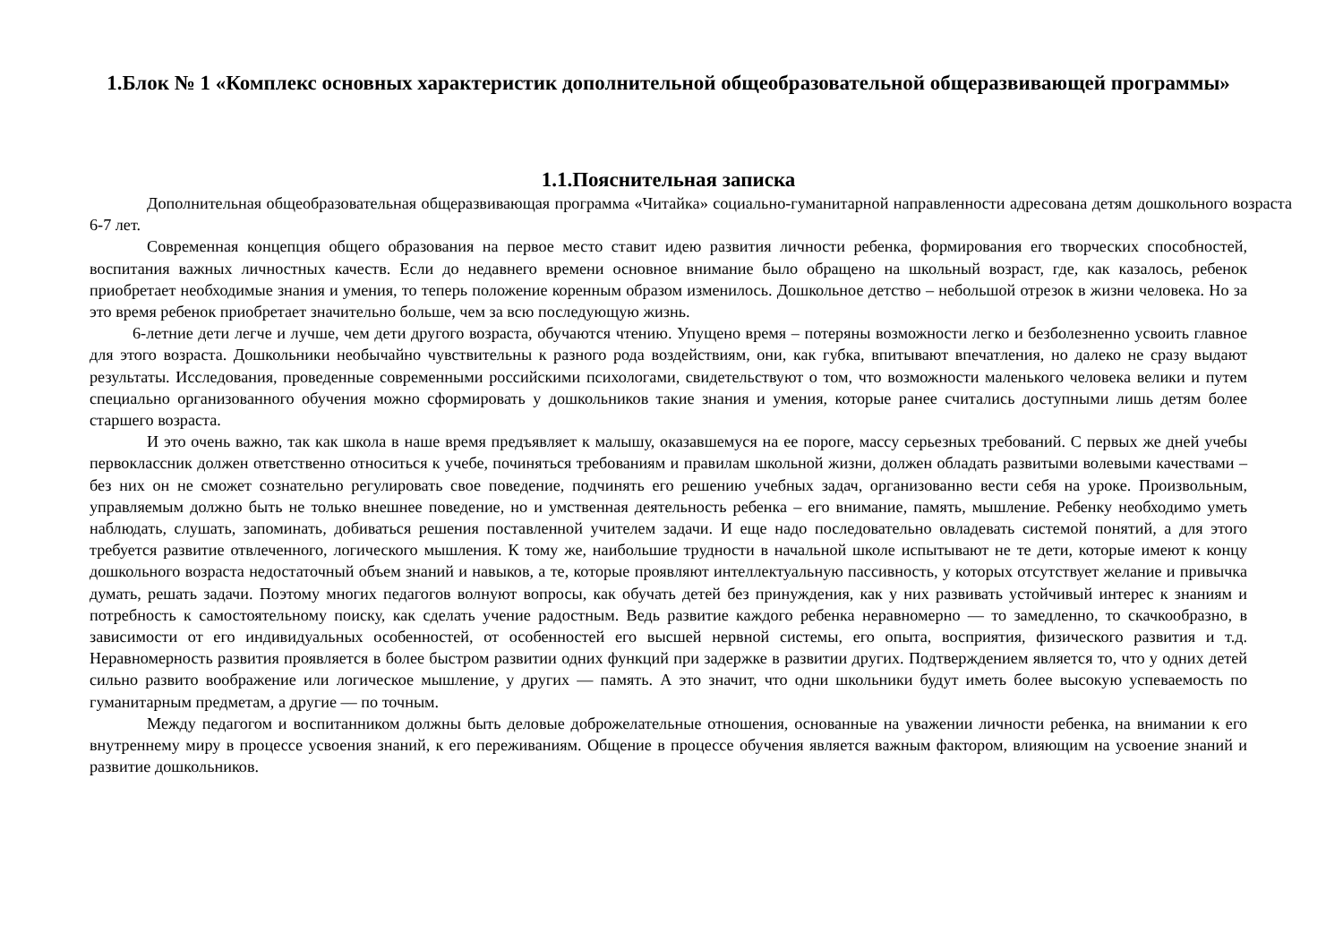1.Блок № 1 «Комплекс основных характеристик дополнительной общеобразовательной общеразвивающей программы»
1.1.Пояснительная записка
Дополнительная общеобразовательная общеразвивающая программа «Читайка» социально-гуманитарной направленности адресована детям дошкольного возраста 6-7 лет.
Современная концепция общего образования на первое место ставит идею развития личности ребенка, формирования его творческих способностей, воспитания важных личностных качеств. Если до недавнего времени основное внимание было обращено на школьный возраст, где, как казалось, ребенок приобретает необходимые знания и умения, то теперь положение коренным образом изменилось. Дошкольное детство – небольшой отрезок в жизни человека. Но за это время ребенок приобретает значительно больше, чем за всю последующую жизнь.
6-летние дети легче и лучше, чем дети другого возраста, обучаются чтению. Упущено время – потеряны возможности легко и безболезненно усвоить главное для этого возраста. Дошкольники необычайно чувствительны к разного рода воздействиям, они, как губка, впитывают впечатления, но далеко не сразу выдают результаты. Исследования, проведенные современными российскими психологами, свидетельствуют о том, что возможности маленького человека велики и путем специально организованного обучения можно сформировать у дошкольников такие знания и умения, которые ранее считались доступными лишь детям более старшего возраста.
И это очень важно, так как школа в наше время предъявляет к малышу, оказавшемуся на ее пороге, массу серьезных требований. С первых же дней учебы первоклассник должен ответственно относиться к учебе, починяться требованиям и правилам школьной жизни, должен обладать развитыми волевыми качествами – без них он не сможет сознательно регулировать свое поведение, подчинять его решению учебных задач, организованно вести себя на уроке. Произвольным, управляемым должно быть не только внешнее поведение, но и умственная деятельность ребенка – его внимание, память, мышление. Ребенку необходимо уметь наблюдать, слушать, запоминать, добиваться решения поставленной учителем задачи. И еще надо последовательно овладевать системой понятий, а для этого требуется развитие отвлеченного, логического мышления. К тому же, наибольшие трудности в начальной школе испытывают не те дети, которые имеют к концу дошкольного возраста недостаточный объем знаний и навыков, а те, которые проявляют интеллектуальную пассивность, у которых отсутствует желание и привычка думать, решать задачи. Поэтому многих педагогов волнуют вопросы, как обучать детей без принуждения, как у них развивать устойчивый интерес к знаниям и потребность к самостоятельному поиску, как сделать учение радостным. Ведь развитие каждого ребенка неравномерно — то замедленно, то скачкообразно, в зависимости от его индивидуальных особенностей, от особенностей его высшей нервной системы, его опыта, восприятия, физического развития и т.д. Неравномерность развития проявляется в более быстром развитии одних функций при задержке в развитии других. Подтверждением является то, что у одних детей сильно развито воображение или логическое мышление, у других — память. А это значит, что одни школьники будут иметь более высокую успеваемость по гуманитарным предметам, а другие — по точным.
Между педагогом и воспитанником должны быть деловые доброжелательные отношения, основанные на уважении личности ребенка, на внимании к его внутреннему миру в процессе усвоения знаний, к его переживаниям. Общение в процессе обучения является важным фактором, влияющим на усвоение знаний и развитие дошкольников.